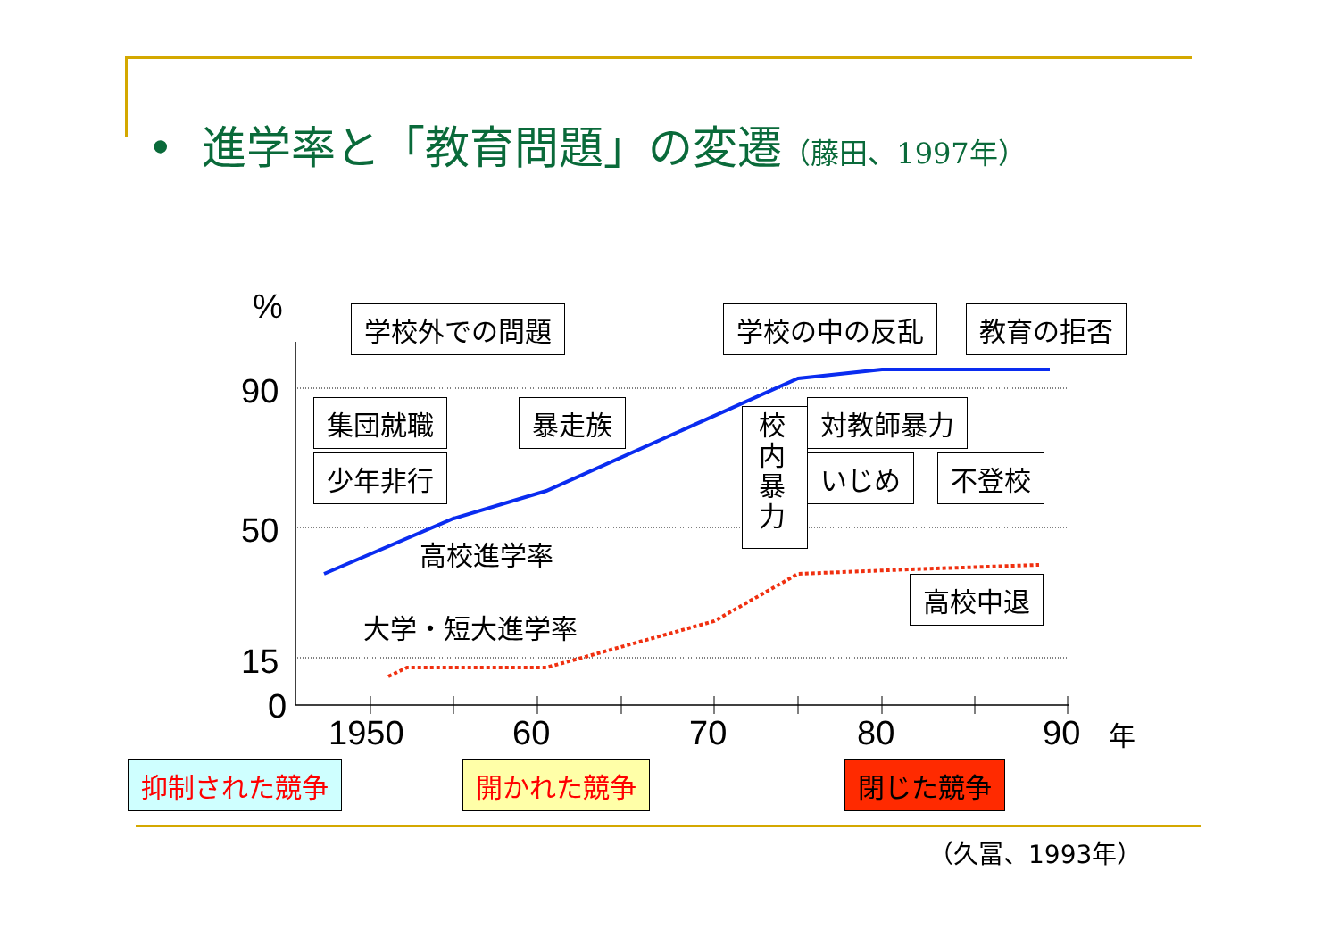• 進学率と「教育問題」の変遷（藤田、1997年）
% 学校外での問題 学校の中の反乱 教育の拒否
90
50
15
0
集団就職 暴走族
少年非行
校内暴力
対教師暴力
いじめ 不登校
高校進学率
高校中退
大学・短大進学率
1950 60 70 80 90 年
抑制された競争 開かれた競争 閉じた競争
（久冨、1993年）